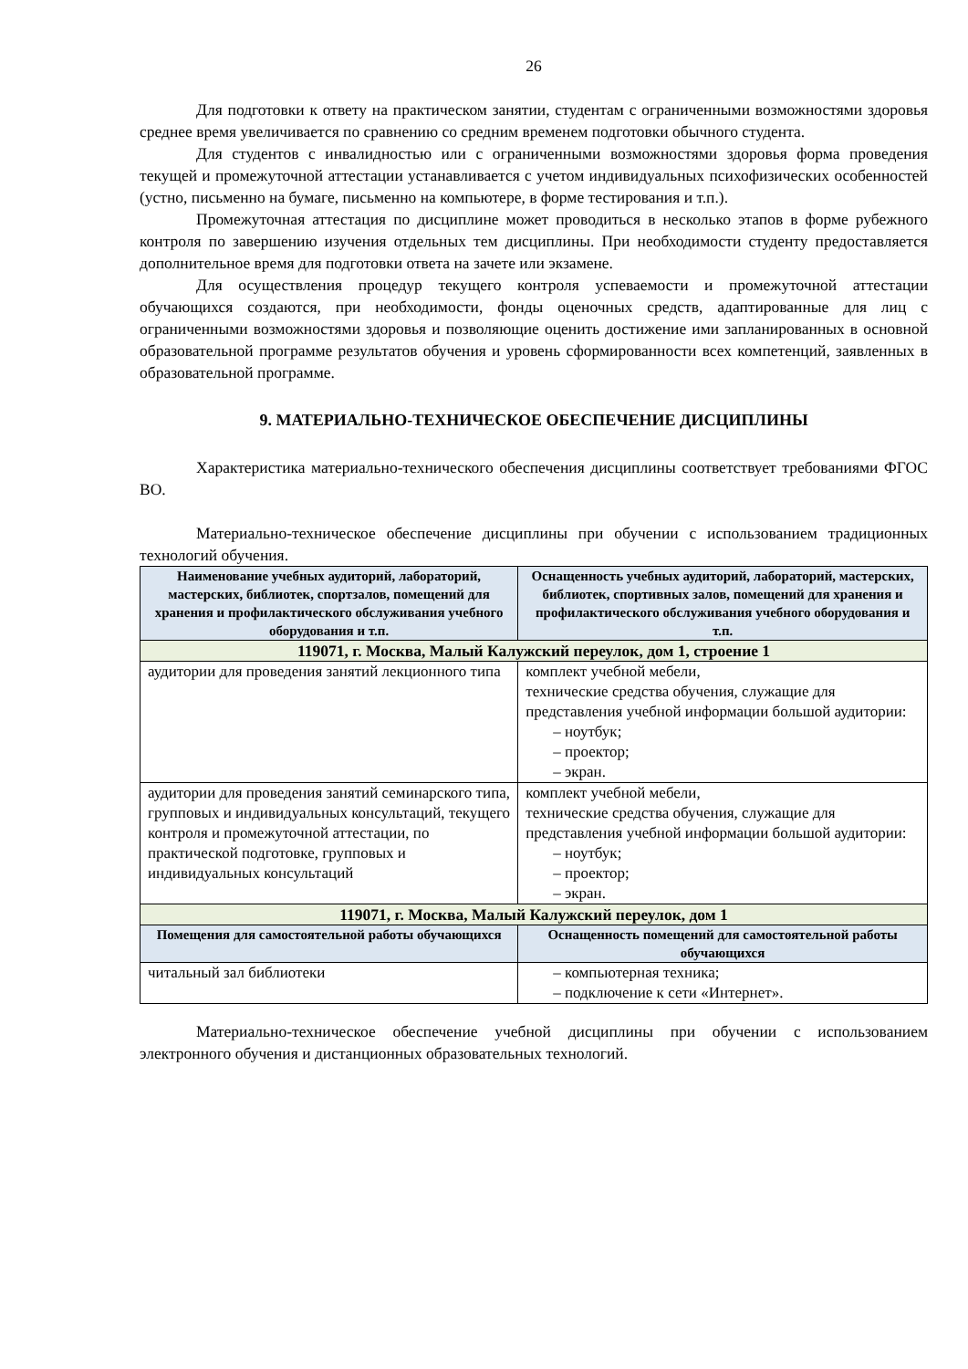26
Для подготовки к ответу на практическом занятии, студентам с ограниченными возможностями здоровья среднее время увеличивается по сравнению со средним временем подготовки обычного студента.
Для студентов с инвалидностью или с ограниченными возможностями здоровья форма проведения текущей и промежуточной аттестации устанавливается с учетом индивидуальных психофизических особенностей (устно, письменно на бумаге, письменно на компьютере, в форме тестирования и т.п.).
Промежуточная аттестация по дисциплине может проводиться в несколько этапов в форме рубежного контроля по завершению изучения отдельных тем дисциплины. При необходимости студенту предоставляется дополнительное время для подготовки ответа на зачете или экзамене.
Для осуществления процедур текущего контроля успеваемости и промежуточной аттестации обучающихся создаются, при необходимости, фонды оценочных средств, адаптированные для лиц с ограниченными возможностями здоровья и позволяющие оценить достижение ими запланированных в основной образовательной программе результатов обучения и уровень сформированности всех компетенций, заявленных в образовательной программе.
9. МАТЕРИАЛЬНО-ТЕХНИЧЕСКОЕ ОБЕСПЕЧЕНИЕ ДИСЦИПЛИНЫ
Характеристика материально-технического обеспечения дисциплины соответствует требованиями ФГОС ВО.
Материально-техническое обеспечение дисциплины при обучении с использованием традиционных технологий обучения.
| Наименование учебных аудиторий, лабораторий, мастерских, библиотек, спортзалов, помещений для хранения и профилактического обслуживания учебного оборудования и т.п. | Оснащенность учебных аудиторий, лабораторий, мастерских, библиотек, спортивных залов, помещений для хранения и профилактического обслуживания учебного оборудования и т.п. |
| --- | --- |
| 119071, г. Москва, Малый Калужский переулок, дом 1, строение 1 | |
| аудитории для проведения занятий лекционного типа | комплект учебной мебели, технические средства обучения, служащие для представления учебной информации большой аудитории: – ноутбук; – проектор; – экран. |
| аудитории для проведения занятий семинарского типа, групповых и индивидуальных консультаций, текущего контроля и промежуточной аттестации, по практической подготовке, групповых и индивидуальных консультаций | комплект учебной мебели, технические средства обучения, служащие для представления учебной информации большой аудитории: – ноутбук; – проектор; – экран. |
| 119071, г. Москва, Малый Калужский переулок, дом 1 | |
| Помещения для самостоятельной работы обучающихся | Оснащенность помещений для самостоятельной работы обучающихся |
| читальный зал библиотеки | – компьютерная техника; – подключение к сети «Интернет». |
Материально-техническое обеспечение учебной дисциплины при обучении с использованием электронного обучения и дистанционных образовательных технологий.